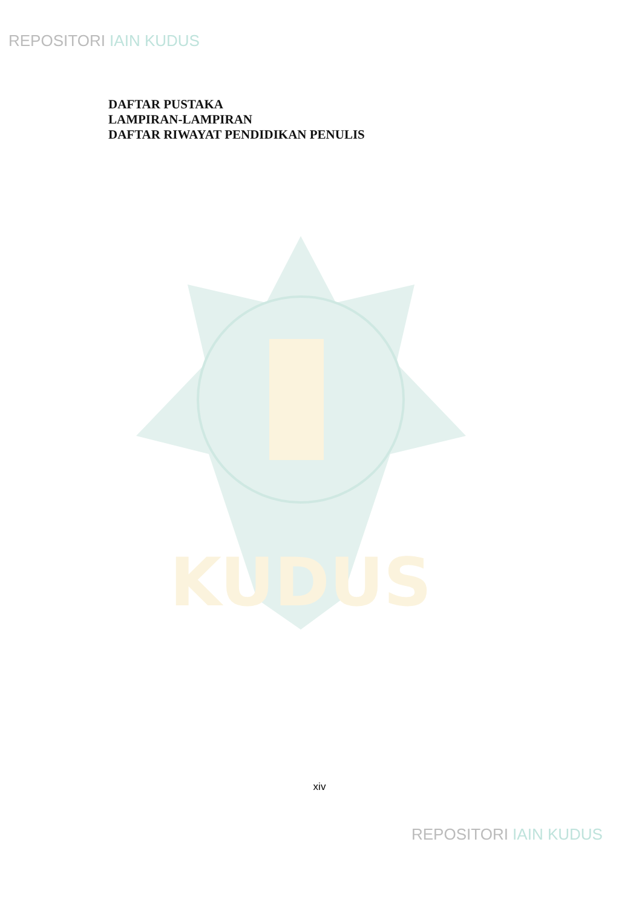REPOSITORI IAIN KUDUS
DAFTAR PUSTAKA
LAMPIRAN-LAMPIRAN
DAFTAR RIWAYAT PENDIDIKAN PENULIS
KUDUS
xiv
REPOSITORI IAIN KUDUS